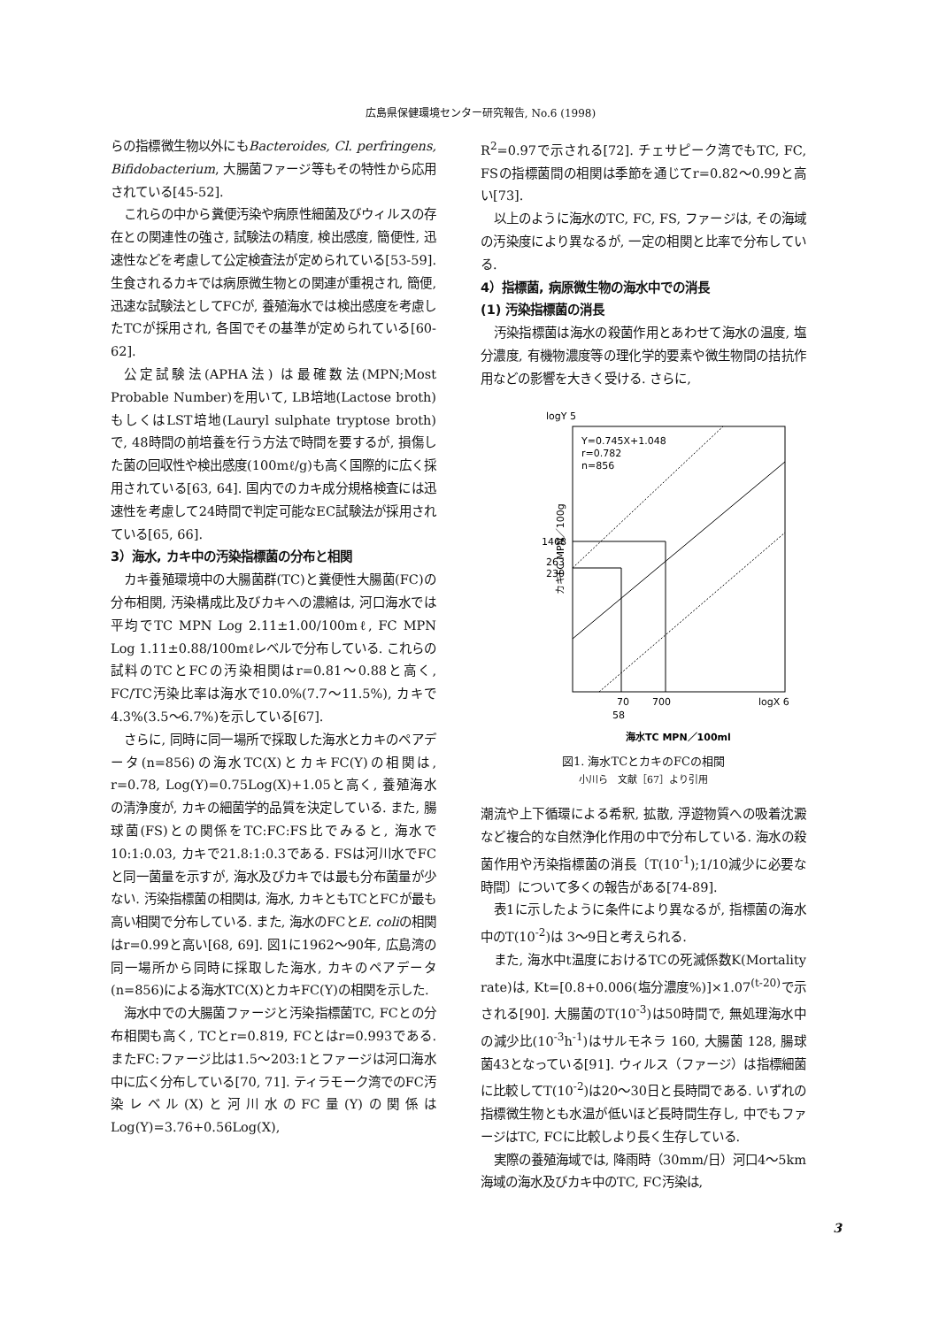広島県保健環境センター研究報告, No.6 (1998)
らの指標微生物以外にもBacteroides, Cl. perfringens, Bifidobacterium, 大腸菌ファージ等もその特性から応用されている[45-52].
これらの中から糞便汚染や病原性細菌及びウィルスの存在との関連性の強さ, 試験法の精度, 検出感度, 簡便性, 迅速性などを考慮して公定検査法が定められている[53-59]. 生食されるカキでは病原微生物との関連が重視され, 簡便, 迅速な試験法としてFCが, 養殖海水では検出感度を考慮したTCが採用され, 各国でその基準が定められている[60-62].
公定試験法(APHA法) は最確数法(MPN;Most Probable Number)を用いて, LB培地(Lactose broth)もしくはLST培地(Lauryl sulphate tryptose broth)で, 48時間の前培養を行う方法で時間を要するが, 損傷した菌の回収性や検出感度(100mℓ/g)も高く国際的に広く採用されている[63, 64]. 国内でのカキ成分規格検査には迅速性を考慮して24時間で判定可能なEC試験法が採用されている[65, 66].
3）海水, カキ中の汚染指標菌の分布と相関
カキ養殖環境中の大腸菌群(TC)と糞便性大腸菌(FC)の分布相関, 汚染構成比及びカキへの濃縮は, 河口海水では平均でTC MPN Log 2.11±1.00/100mℓ, FC MPN Log 1.11±0.88/100mℓレベルで分布している. これらの試料のTCとFCの汚染相関はr=0.81～0.88と高く, FC/TC汚染比率は海水で10.0%(7.7～11.5%), カキで4.3%(3.5～6.7%)を示している[67].
さらに, 同時に同一場所で採取した海水とカキのペアデータ(n=856)の海水TC(X)とカキFC(Y)の相関は, r=0.78, Log(Y)=0.75Log(X)+1.05と高く, 養殖海水の清浄度が, カキの細菌学的品質を決定している. また, 腸球菌(FS)との関係をTC:FC:FS比でみると, 海水で10:1:0.03, カキで21.8:1:0.3である. FSは河川水でFCと同一菌量を示すが, 海水及びカキでは最も分布菌量が少ない. 汚染指標菌の相関は, 海水, カキともTCとFCが最も高い相関で分布している. また, 海水のFCとE. coliの相関はr=0.99と高い[68, 69]. 図1に1962～90年, 広島湾の同一場所から同時に採取した海水, カキのペアデータ(n=856)による海水TC(X)とカキFC(Y)の相関を示した.
海水中での大腸菌ファージと汚染指標菌TC, FCとの分布相関も高く, TCとr=0.819, FCとはr=0.993である. またFC:ファージ比は1.5～203:1とファージは河口海水中に広く分布している[70, 71]. ティラモーク湾でのFC汚染レベル(X)と河川水のFC量(Y)の関係はLog(Y)=3.76+0.56Log(X),
R<sup>2</sup>=0.97で示される[72]. チェサピーク湾でもTC, FC, FSの指標菌間の相関は季節を通じてr=0.82～0.99と高い[73].
以上のように海水のTC, FC, FS, ファージは, その海域の汚染度により異なるが, 一定の相関と比率で分布している.
4）指標菌, 病原微生物の海水中での消長
(1) 汚染指標菌の消長
汚染指標菌は海水の殺菌作用とあわせて海水の温度, 塩分濃度, 有機物濃度等の理化学的要素や微生物間の拮抗作用などの影響を大きく受ける. さらに,
logY 5
Y=0.745X+1.048
r=0.782
n=856
1468
263
230
70
700
logX 6
58
カキFC MPN／100g
海水TC MPN／100ml
図1. 海水TCとカキのFCの相関
小川ら　文献［67］より引用
潮流や上下循環による希釈, 拡散, 浮遊物質への吸着沈澱など複合的な自然浄化作用の中で分布している. 海水の殺菌作用や汚染指標菌の消長〔T(10<sup>-1</sup>);1/10減少に必要な時間〕について多くの報告がある[74-89].
表1に示したように条件により異なるが, 指標菌の海水中のT(10<sup>-2</sup>)は 3～9日と考えられる.
また, 海水中t温度におけるTCの死滅係数K(Mortality rate)は, Kt=[0.8+0.006(塩分濃度%)]×1.07<sup>(t-20)</sup>で示される[90]. 大腸菌のT(10<sup>-3</sup>)は50時間で, 無処理海水中の減少比(10<sup>-3</sup>h<sup>-1</sup>)はサルモネラ 160, 大腸菌 128, 腸球菌43となっている[91]. ウィルス（ファージ）は指標細菌に比較してT(10<sup>-2</sup>)は20～30日と長時間である. いずれの指標微生物とも水温が低いほど長時間生存し, 中でもファージはTC, FCに比較しより長く生存している.
実際の養殖海域では, 降雨時（30mm/日）河口4～5km海域の海水及びカキ中のTC, FC汚染は,
3